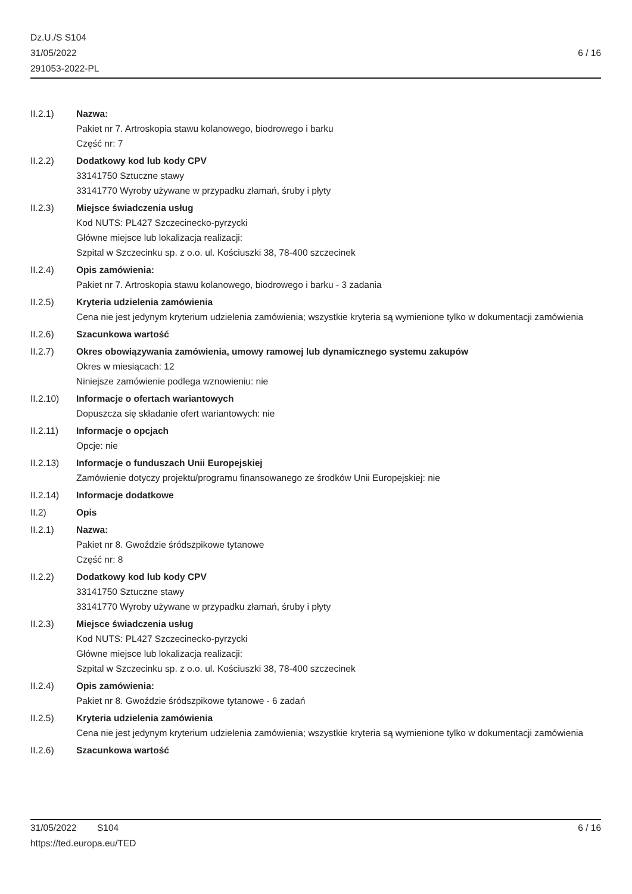Dz.U./S S104
31/05/2022
291053-2022-PL
6 / 16
II.2.1) Nazwa:
Pakiet nr 7. Artroskopia stawu kolanowego, biodrowego i barku
Część nr: 7
II.2.2) Dodatkowy kod lub kody CPV
33141750 Sztuczne stawy
33141770 Wyroby używane w przypadku złamań, śruby i płyty
II.2.3) Miejsce świadczenia usług
Kod NUTS: PL427 Szczecinecko-pyrzycki
Główne miejsce lub lokalizacja realizacji:
Szpital w Szczecinku sp. z o.o. ul. Kościuszki 38, 78-400 szczecinek
II.2.4) Opis zamówienia:
Pakiet nr 7. Artroskopia stawu kolanowego, biodrowego i barku - 3 zadania
II.2.5) Kryteria udzielenia zamówienia
Cena nie jest jedynym kryterium udzielenia zamówienia; wszystkie kryteria są wymienione tylko w dokumentacji zamówienia
II.2.6) Szacunkowa wartość
II.2.7) Okres obowiązywania zamówienia, umowy ramowej lub dynamicznego systemu zakupów
Okres w miesiącach: 12
Niniejsze zamówienie podlega wznowieniu: nie
II.2.10) Informacje o ofertach wariantowych
Dopuszcza się składanie ofert wariantowych: nie
II.2.11) Informacje o opcjach
Opcje: nie
II.2.13) Informacje o funduszach Unii Europejskiej
Zamówienie dotyczy projektu/programu finansowanego ze środków Unii Europejskiej: nie
II.2.14) Informacje dodatkowe
II.2) Opis
II.2.1) Nazwa:
Pakiet nr 8. Gwoździe śródszpikowe tytanowe
Część nr: 8
II.2.2) Dodatkowy kod lub kody CPV
33141750 Sztuczne stawy
33141770 Wyroby używane w przypadku złamań, śruby i płyty
II.2.3) Miejsce świadczenia usług
Kod NUTS: PL427 Szczecinecko-pyrzycki
Główne miejsce lub lokalizacja realizacji:
Szpital w Szczecinku sp. z o.o. ul. Kościuszki 38, 78-400 szczecinek
II.2.4) Opis zamówienia:
Pakiet nr 8. Gwoździe śródszpikowe tytanowe - 6 zadań
II.2.5) Kryteria udzielenia zamówienia
Cena nie jest jedynym kryterium udzielenia zamówienia; wszystkie kryteria są wymienione tylko w dokumentacji zamówienia
II.2.6) Szacunkowa wartość
31/05/2022 S104 6 / 16
https://ted.europa.eu/TED